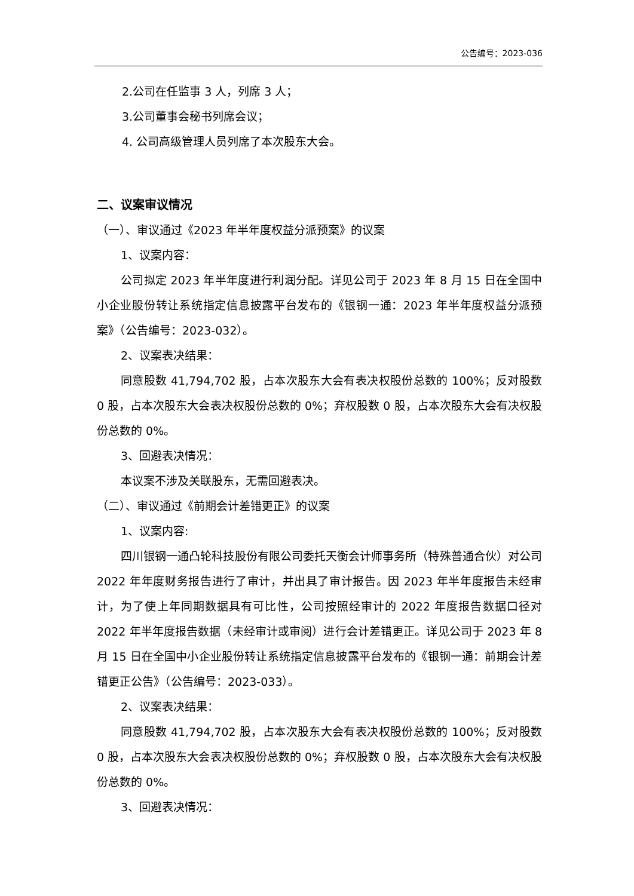公告编号：2023-036
2.公司在任监事 3 人，列席 3 人；
3.公司董事会秘书列席会议；
4. 公司高级管理人员列席了本次股东大会。
二、议案审议情况
（一）、审议通过《2023 年半年度权益分派预案》的议案
1、议案内容：
公司拟定 2023 年半年度进行利润分配。详见公司于 2023 年 8 月 15 日在全国中小企业股份转让系统指定信息披露平台发布的《银钢一通：2023 年半年度权益分派预案》（公告编号：2023-032）。
2、议案表决结果：
同意股数 41,794,702 股，占本次股东大会有表决权股份总数的 100%；反对股数 0 股，占本次股东大会表决权股份总数的 0%；弃权股数 0 股，占本次股东大会有决权股份总数的 0%。
3、回避表决情况：
本议案不涉及关联股东，无需回避表决。
（二）、审议通过《前期会计差错更正》的议案
1、议案内容:
四川银钢一通凸轮科技股份有限公司委托天衡会计师事务所（特殊普通合伙）对公司 2022 年年度财务报告进行了审计，并出具了审计报告。因 2023 年半年度报告未经审计，为了使上年同期数据具有可比性，公司按照经审计的 2022 年度报告数据口径对 2022 年半年度报告数据（未经审计或审阅）进行会计差错更正。详见公司于 2023 年 8 月 15 日在全国中小企业股份转让系统指定信息披露平台发布的《银钢一通：前期会计差错更正公告》（公告编号：2023-033）。
2、议案表决结果：
同意股数 41,794,702 股，占本次股东大会有表决权股份总数的 100%；反对股数 0 股，占本次股东大会表决权股份总数的 0%；弃权股数 0 股，占本次股东大会有决权股份总数的 0%。
3、回避表决情况：